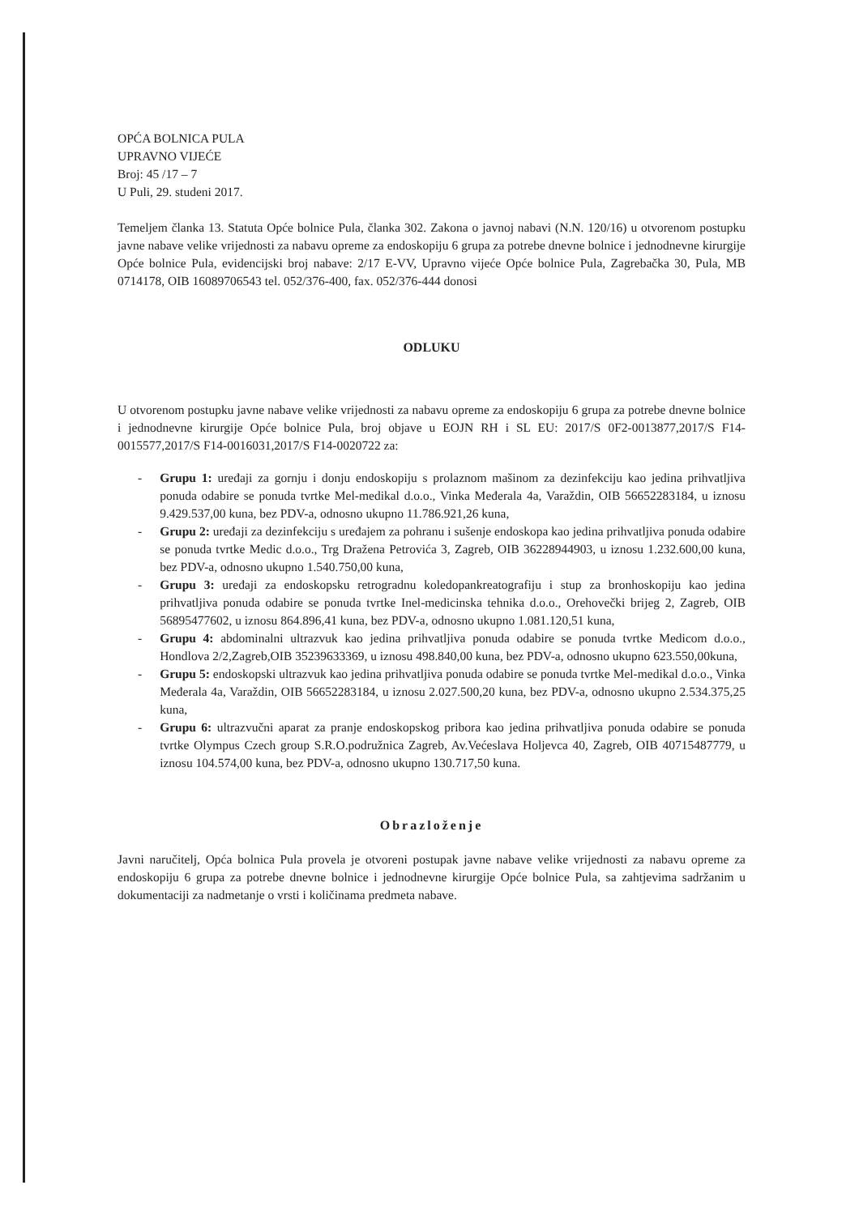OPĆA BOLNICA PULA
UPRAVNO VIJEĆE
Broj: 45 /17 – 7
U Puli, 29. studeni 2017.
Temeljem članka 13. Statuta Opće bolnice Pula, članka 302. Zakona o javnoj nabavi (N.N. 120/16) u otvorenom postupku javne nabave velike vrijednosti za nabavu opreme za endoskopiju 6 grupa za potrebe dnevne bolnice i jednodnevne kirurgije Opće bolnice Pula, evidencijski broj nabave: 2/17 E-VV, Upravno vijeće Opće bolnice Pula, Zagrebačka 30, Pula, MB 0714178, OIB 16089706543 tel. 052/376-400, fax. 052/376-444 donosi
ODLUKU
U otvorenom postupku javne nabave velike vrijednosti za nabavu opreme za endoskopiju 6 grupa za potrebe dnevne bolnice i jednodnevne kirurgije Opće bolnice Pula, broj objave u EOJN RH i SL EU: 2017/S 0F2-0013877,2017/S F14-0015577,2017/S F14-0016031,2017/S F14-0020722 za:
- Grupu 1: uređaji za gornju i donju endoskopiju s prolaznom mašinom za dezinfekciju kao jedina prihvatljiva ponuda odabire se ponuda tvrtke Mel-medikal d.o.o., Vinka Međerala 4a, Varaždin, OIB 56652283184, u iznosu 9.429.537,00 kuna, bez PDV-a, odnosno ukupno 11.786.921,26 kuna,
- Grupu 2: uređaji za dezinfekciju s uređajem za pohranu i sušenje endoskopa kao jedina prihvatljiva ponuda odabire se ponuda tvrtke Medic d.o.o., Trg Dražena Petrovića 3, Zagreb, OIB 36228944903, u iznosu 1.232.600,00 kuna, bez PDV-a, odnosno ukupno 1.540.750,00 kuna,
- Grupu 3: uređaji za endoskopsku retrogradnu koledopankreatografiju i stup za bronhoskopiju kao jedina prihvatljiva ponuda odabire se ponuda tvrtke Inel-medicinska tehnika d.o.o., Orehovečki brijeg 2, Zagreb, OIB 56895477602, u iznosu 864.896,41 kuna, bez PDV-a, odnosno ukupno 1.081.120,51 kuna,
- Grupu 4: abdominalni ultrazvuk kao jedina prihvatljiva ponuda odabire se ponuda tvrtke Medicom d.o.o., Hondlova 2/2,Zagreb,OIB 35239633369, u iznosu 498.840,00 kuna, bez PDV-a, odnosno ukupno 623.550,00kuna,
- Grupu 5: endoskopski ultrazvuk kao jedina prihvatljiva ponuda odabire se ponuda tvrtke Mel-medikal d.o.o., Vinka Međerala 4a, Varaždin, OIB 56652283184, u iznosu 2.027.500,20 kuna, bez PDV-a, odnosno ukupno 2.534.375,25 kuna,
- Grupu 6: ultrazvučni aparat za pranje endoskopskog pribora kao jedina prihvatljiva ponuda odabire se ponuda tvrtke Olympus Czech group S.R.O.podružnica Zagreb, Av.Većeslava Holjevca 40, Zagreb, OIB 40715487779, u iznosu 104.574,00 kuna, bez PDV-a, odnosno ukupno 130.717,50 kuna.
Obrazloženje
Javni naručitelj, Opća bolnica Pula provela je otvoreni postupak javne nabave velike vrijednosti za nabavu opreme za endoskopiju 6 grupa za potrebe dnevne bolnice i jednodnevne kirurgije Opće bolnice Pula, sa zahtjevima sadržanim u dokumentaciji za nadmetanje o vrsti i količinama predmeta nabave.